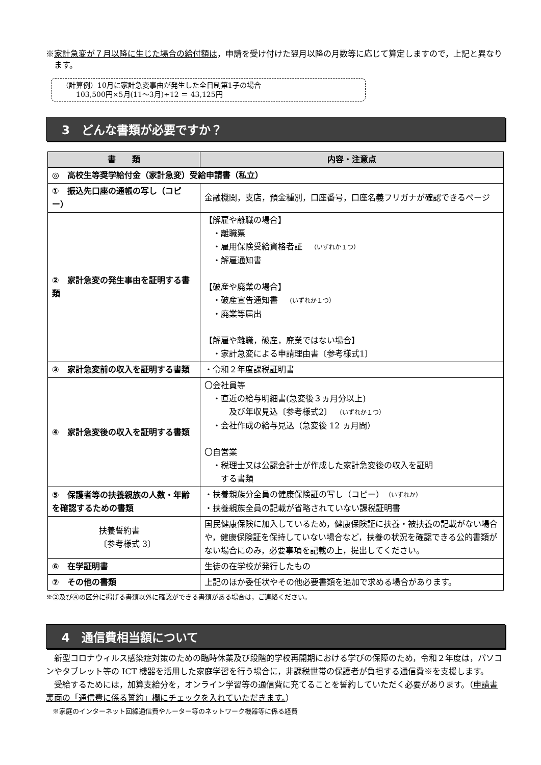※家計急変が７月以降に生じた場合の給付額は，申請を受け付けた翌月以降の月数等に応じて算定しますので，上記と異なります。
（計算例）10月に家計急変事由が発生した全日制第1子の場合
　　103,500円×5月(11～3月)÷12 ＝ 43,125円
3　どんな書類が必要ですか？
| 書 類 | 内容・注意点 |
| --- | --- |
| ◎ 高校生等奨学給付金（家計急変）受給申請書（私立） | |
| ① 振込先口座の通帳の写し（コピー） | 金融機関，支店，預金種別，口座番号，口座名義フリガナが確認できるページ |
| ② 家計急変の発生事由を証明する書類 | 【解雇や離職の場合】 ・離職票 ・雇用保険受給資格者証 （いずれか１つ） ・解雇通知書 【破産や廃業の場合】 ・破産宣告通知書 （いずれか１つ） ・廃業等届出 【解雇や離職，破産，廃業ではない場合】 ・家計急変による申請理由書〔参考様式1〕 |
| ③ 家計急変前の収入を証明する書類 | ・令和２年度課税証明書 |
| ④ 家計急変後の収入を証明する書類 | 〇会社員等 ・直近の給与明細書(急変後３ヵ月分以上) 及び年収見込〔参考様式2〕 （いずれか１つ） ・会社作成の給与見込（急変後 12 ヵ月間） 〇自営業 ・税理士又は公認会計士が作成した家計急変後の収入を証明 する書類 |
| ⑤ 保護者等の扶養親族の人数・年齢を確認するための書類 | ・扶養親族分全員の健康保険証の写し（コピー） （いずれか） ・扶養親族全員の記載が省略されていない課税証明書 |
| 扶養誓約書 〔参考様式 3〕 | 国民健康保険に加入しているため，健康保険証に扶養・被扶養の記載がない場合や，健康保険証を保持していない場合など，扶養の状況を確認できる公的書類がない場合にのみ，必要事項を記載の上，提出してください。 |
| ⑥ 在学証明書 | 生徒の在学校が発行したもの |
| ⑦ その他の書類 | 上記のほか委任状やその他必要書類を追加で求める場合があります。 |
※②及び④の区分に掲げる書類以外に確認ができる書類がある場合は，ご連絡ください。
4　通信費相当額について
　新型コロナウィルス感染症対策のための臨時休業及び段階的学校再開期における学びの保障のため，令和２年度は，パソコンやタブレット等の ICT 機器を活用した家庭学習を行う場合に，非課税世帯の保護者が負担する通信費※を支援します。
　受給するためには，加算支給分を，オンライン学習等の通信費に充てることを誓約していただく必要があります。（申請書裏面の「通信費に係る誓約」欄にチェックを入れていただきます。）
　※家庭のインターネット回線通信費やルーター等のネットワーク機器等に係る経費